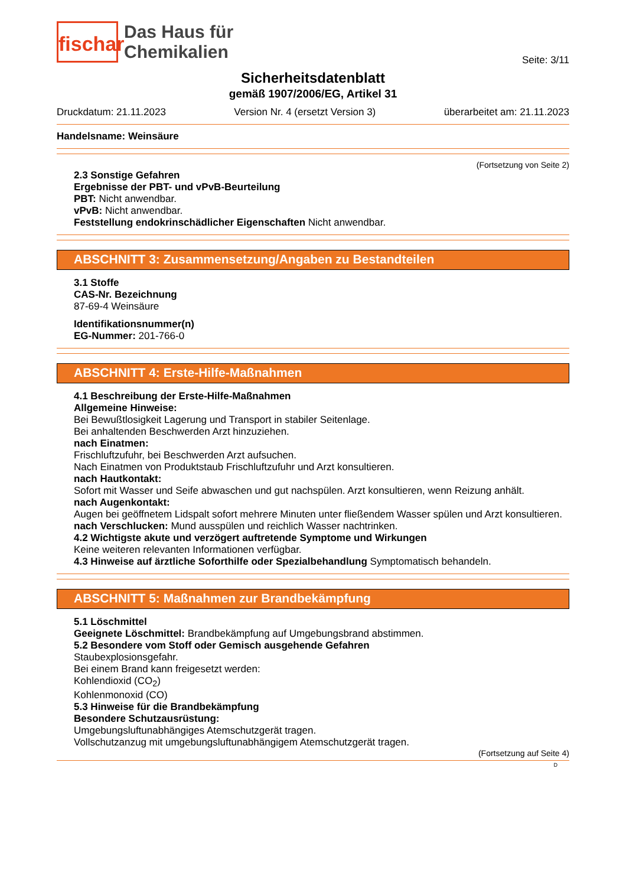fischar
Das Haus für
Chemikalien
Seite: 3/11
Sicherheitsdatenblatt
gemäß 1907/2006/EG, Artikel 31
Druckdatum: 21.11.2023 Version Nr. 4 (ersetzt Version 3) überarbeitet am: 21.11.2023
Handelsname: Weinsäure
(Fortsetzung von Seite 2)
2.3 Sonstige Gefahren
Ergebnisse der PBT- und vPvB-Beurteilung
PBT: Nicht anwendbar.
vPvB: Nicht anwendbar.
Feststellung endokrinschädlicher Eigenschaften Nicht anwendbar.
ABSCHNITT 3: Zusammensetzung/Angaben zu Bestandteilen
3.1 Stoffe
CAS-Nr. Bezeichnung
87-69-4 Weinsäure
Identifikationsnummer(n)
EG-Nummer: 201-766-0
ABSCHNITT 4: Erste-Hilfe-Maßnahmen
4.1 Beschreibung der Erste-Hilfe-Maßnahmen
Allgemeine Hinweise:
Bei Bewußtlosigkeit Lagerung und Transport in stabiler Seitenlage.
Bei anhaltenden Beschwerden Arzt hinzuziehen.
nach Einatmen:
Frischluftzufuhr, bei Beschwerden Arzt aufsuchen.
Nach Einatmen von Produktstaub Frischluftzufuhr und Arzt konsultieren.
nach Hautkontakt:
Sofort mit Wasser und Seife abwaschen und gut nachspülen. Arzt konsultieren, wenn Reizung anhält.
nach Augenkontakt:
Augen bei geöffnetem Lidspalt sofort mehrere Minuten unter fließendem Wasser spülen und Arzt konsultieren.
nach Verschlucken: Mund ausspülen und reichlich Wasser nachtrinken.
4.2 Wichtigste akute und verzögert auftretende Symptome und Wirkungen
Keine weiteren relevanten Informationen verfügbar.
4.3 Hinweise auf ärztliche Soforthilfe oder Spezialbehandlung Symptomatisch behandeln.
ABSCHNITT 5: Maßnahmen zur Brandbekämpfung
5.1 Löschmittel
Geeignete Löschmittel: Brandbekämpfung auf Umgebungsbrand abstimmen.
5.2 Besondere vom Stoff oder Gemisch ausgehende Gefahren
Staubexplosionsgefahr.
Bei einem Brand kann freigesetzt werden:
Kohlendioxid (CO<sub>2</sub>)
Kohlenmonoxid (CO)
5.3 Hinweise für die Brandbekämpfung
Besondere Schutzausrüstung:
Umgebungsluftunabhängiges Atemschutzgerät tragen.
Vollschutzanzug mit umgebungsluftunabhängigem Atemschutzgerät tragen.
(Fortsetzung auf Seite 4)
D